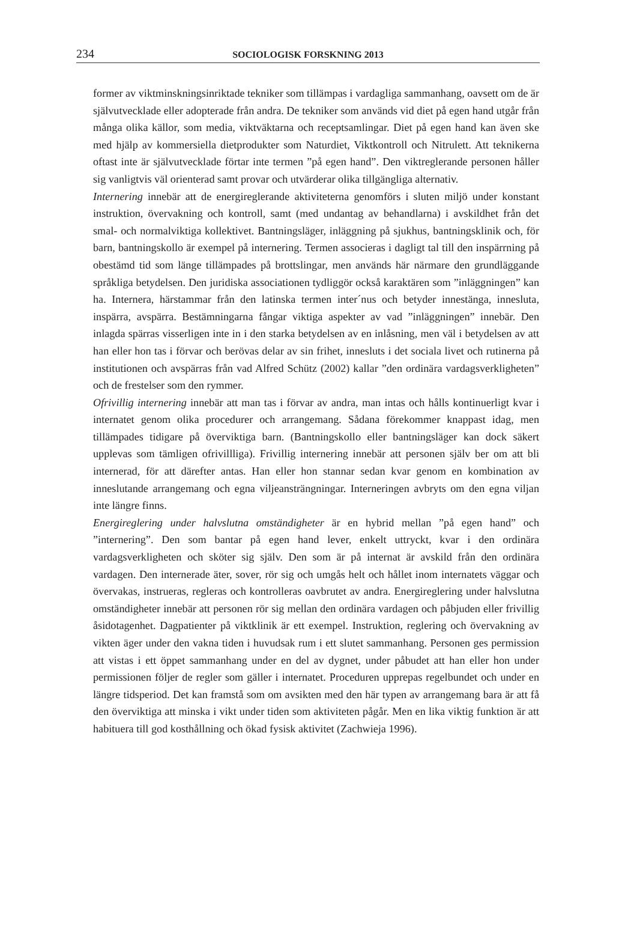234
SOCIOLOGISK FORSKNING 2013
former av viktminskningsinriktade tekniker som tillämpas i vardagliga sammanhang, oavsett om de är självutvecklade eller adopterade från andra. De tekniker som används vid diet på egen hand utgår från många olika källor, som media, viktväktarna och receptsamlingar. Diet på egen hand kan även ske med hjälp av kommersiella dietprodukter som Naturdiet, Viktkontroll och Nitrulett. Att teknikerna oftast inte är självutvecklade förtar inte termen ”på egen hand”. Den viktreglerande personen håller sig vanligtvis väl orienterad samt provar och utvärderar olika tillgängliga alternativ.
Internering innebär att de energireglerande aktiviteterna genomförs i sluten miljö under konstant instruktion, övervakning och kontroll, samt (med undantag av behandlarna) i avskildhet från det smal- och normalviktiga kollektivet. Bantningsläger, inläggning på sjukhus, bantningsklinik och, för barn, bantningskollo är exempel på internering. Termen associeras i dagligt tal till den inspärrning på obestämd tid som länge tillämpades på brottslingar, men används här närmare den grundläggande språkliga betydelsen. Den juridiska associationen tydliggör också karaktären som ”inläggningen” kan ha. Internera, härstammar från den latinska termen inter´nus och betyder innestänga, innesluta, inspärra, avspärra. Bestämningarna fångar viktiga aspekter av vad ”inläggningen” innebär. Den inlagda spärras visserligen inte in i den starka betydelsen av en inlåsning, men väl i betydelsen av att han eller hon tas i förvar och berövas delar av sin frihet, innesluts i det sociala livet och rutinerna på institutionen och avspärras från vad Alfred Schütz (2002) kallar ”den ordinära vardagsverkligheten” och de frestelser som den rymmer.
Ofrivillig internering innebär att man tas i förvar av andra, man intas och hålls kontinuerligt kvar i internatet genom olika procedurer och arrangemang. Sådana förekommer knappast idag, men tillämpades tidigare på överviktiga barn. (Bantningskollo eller bantningsläger kan dock säkert upplevas som tämligen ofrivillliga). Frivillig internering innebär att personen själv ber om att bli internerad, för att därefter antas. Han eller hon stannar sedan kvar genom en kombination av inneslutande arrangemang och egna viljeansträngningar. Interneringen avbryts om den egna viljan inte längre finns.
Energireglering under halvslutna omständigheter är en hybrid mellan ”på egen hand” och ”internering”. Den som bantar på egen hand lever, enkelt uttryckt, kvar i den ordinära vardagsverkligheten och sköter sig själv. Den som är på internat är avskild från den ordinära vardagen. Den internerade äter, sover, rör sig och umgås helt och hållet inom internatets väggar och övervakas, instrueras, regleras och kontrolleras oavbrutet av andra. Energireglering under halvslutna omständigheter innebär att personen rör sig mellan den ordinära vardagen och påbjuden eller frivillig åsidotagenhet. Dagpatienter på viktklinik är ett exempel. Instruktion, reglering och övervakning av vikten äger under den vakna tiden i huvudsak rum i ett slutet sammanhang. Personen ges permission att vistas i ett öppet sammanhang under en del av dygnet, under påbudet att han eller hon under permissionen följer de regler som gäller i internatet. Proceduren upprepas regelbundet och under en längre tidsperiod. Det kan framstå som om avsikten med den här typen av arrangemang bara är att få den överviktiga att minska i vikt under tiden som aktiviteten pågår. Men en lika viktig funktion är att habituera till god kosthållning och ökad fysisk aktivitet (Zachwieja 1996).